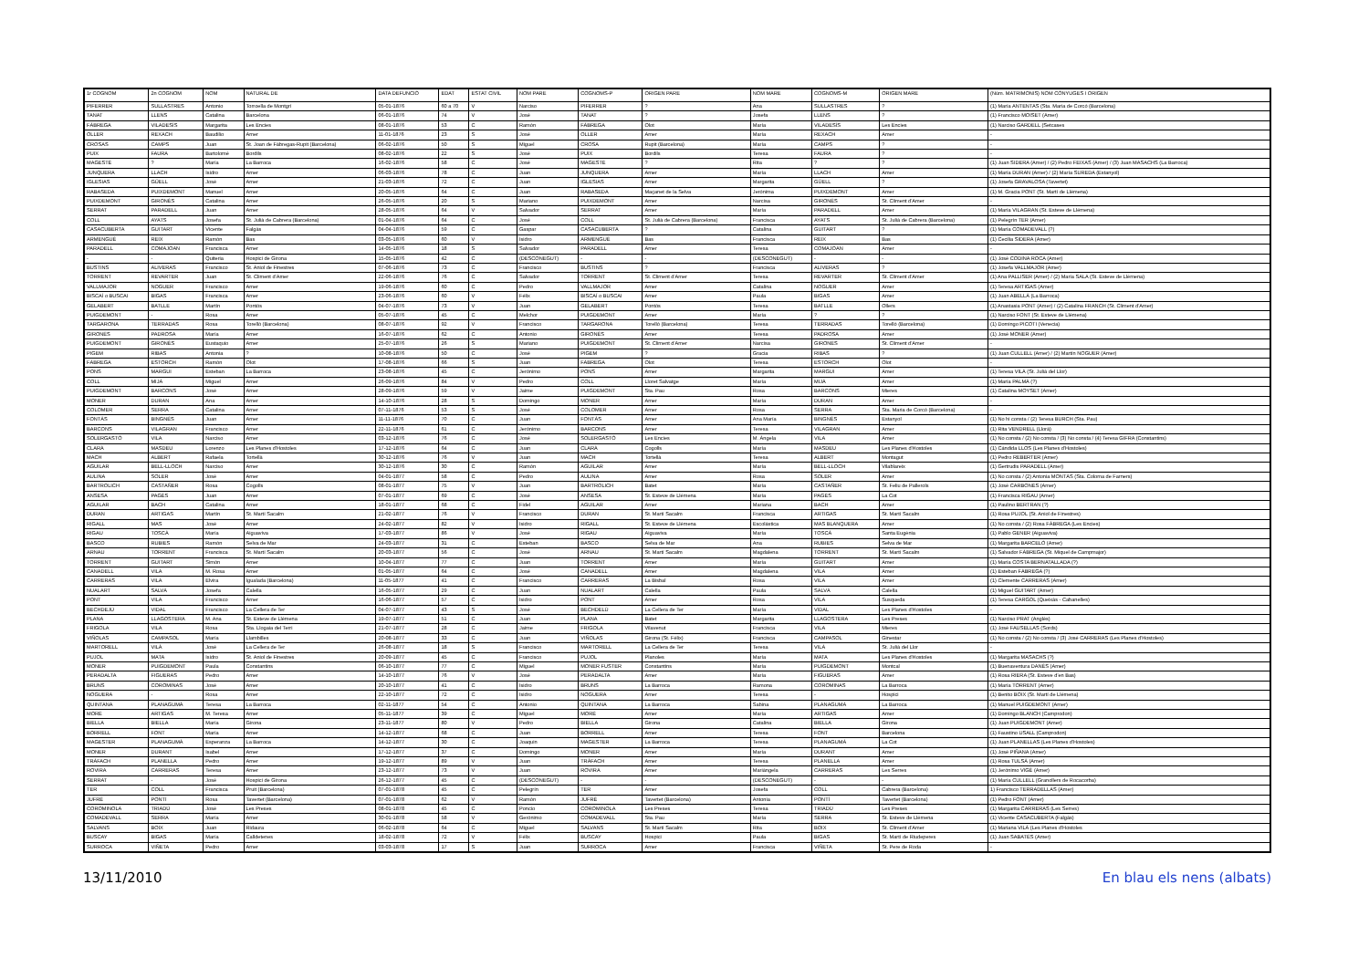| 1r COGNOM | 2n COGNOM | NOM | NATURAL DE | DATA DEFUNCIÓ | EDAT | ESTAT CIVIL | NOM PARE | COGNOMS-P | ORIGEN PARE | NOM MARE | COGNOMS-M | ORIGEN MARE | (Núm. MATRIMONIS) NOM CÒNYUGES I ORIGEN |
| --- | --- | --- | --- | --- | --- | --- | --- | --- | --- | --- | --- | --- | --- |
| PIFERRER | SULLASTRES | Antonio | Torroella de Montgrí | 05-01-1876 | 60 a 70 | V | Narciso | PIFERRER | ? | Ana | SULLASTRES | ? | (1) María ANTENTAS (Sta. Maria de Corcó (Barcelona) |
| TANAT | LLENS | Catalina | Barcelona | 06-01-1876 | 74 | V | José | TANAT | ? | Josefa | LLENS | ? | (1) Francisco MOISET (Amer) |
| FÀBREGA | VILADESÍS | Margarita | Les Encies | 08-01-1876 | 53 | C | Ramón | FÀBREGA | Olot | María | VILADESÍS | Les Encies | (1) Narciso GARDELL (Setcases |
| OLLER | REXACH | Baudilio | Amer | 11-01-1876 | 23 | S | José | OLLER | Amer | María | REXACH | Amer | - |
| CROSAS | CAMPS | Juan | St. Joan de Fàbregas-Rupit (Barcelona) | 06-02-1876 | 50 | S | Miguel | CROSA | Rupit (Barcelona) | María | CAMPS | ? | - |
| PUIX | FAURA | Bartolomé | Bordils | 08-02-1876 | 22 | S | José | PUIX | Bordils | Teresa | FAURA | ? | - |
| MAGESTÉ | ? | María | La Barroca | 16-02-1876 | 58 | C | José | MAGESTÉ | ? | Rita | ? | ? | (1) Juan SIDERA (Amer) / (2) Pedro FEIXAS (Amer) / (3) Juan MASACHS (La Barroca) |
| JUNQUERA | LLACH | Isidro | Amer | 06-03-1876 | 78 | C | Juan | JUNQUERA | Amer | María | LLACH | Amer | (1) María DURAN (Amer) / (2) María SUREDA (Estanyol) |
| IGLESIAS | GÜELL | José | Amer | 21-03-1876 | 72 | C | Juan | IGLESIAS | Amer | Margarita | GÜELL | ? | (1) Josefa GRAVALOSA (Tavertet) |
| RABASEDA | PUIXDEMONT | Manuel | Amer | 20-05-1876 | 64 | C | Juan | RABASEDA | Maçanet de la Selva | Jerónima | PUIXDEMONT | Amer | (1) M. Gracia PONT (St. Martí de Llémena) |
| PUIXDEMONT | GIRONÈS | Catalina | Amer | 26-05-1876 | 20 | S | Mariano | PUIXDEMONT | Amer | Narcisa | GIRONÈS | St. Climent d'Amer | - |
| SERRAT | PARADELL | Juan | Amer | 28-05-1876 | 64 | V | Salvador | SERRAT | Amer | María | PARADELL | Amer | (1) María VILAGRAN (St. Esteve de Llémena) |
| COLL | AYATS | Josefa | St. Julià de Cabrera (Barcelona) | 01-04-1876 | 64 | C | José | COLL | St. Julià de Cabrera (Barcelona) | Francisca | AYATS | St. Julià de Cabrera (Barcelona) | (1) Pelegrín TER (Amer) |
| CASACUBERTA | GUITART | Vicente | Falgàs | 04-04-1876 | 59 | C | Gaspar | CASACUBERTA | ? | Catalina | GUITART | ? | (1) María COMADEVALL (?) |
| ARMENGUÉ | REIX | Ramón | Bas | 03-05-1876 | 60 | V | Isidro | ARMENGUÉ | Bas | Francisca | REIX | Bas | (1) Cecilia SIDERA (Amer) |
| PARADELL | COMAJOAN | Francisca | Amer | 14-05-1876 | 18 | S | Salvador | PARADELL | Amer | Teresa | COMAJOAN | Amer | - |
| - | - | Quiteria | Hospici de Girona | 15-05-1876 | 42 | C | (DESCONEGUT) | - | - | (DESCONEGUT) | - | - | (1) José CODINA ROCA (Amer) |
| BUSTINS | ALIVERAS | Francisco | St. Aniol de Finestres | 07-06-1876 | 73 | C | Francisco | BUSTINS | ? | Francisca | ALIVERAS | ? | (1) Josefa VALLMAJOR (Amer) |
| TORRENT | REVARTER | Juan | St. Climent d'Amer | 22-06-1876 | 76 | C | Salvador | TORRENT | St. Climent d'Amer | Teresa | REVARTER | St. Climent d'Amer | (1) Ana PALLISER (Amer) / (2) María SALA (St. Esteve de Llémena) |
| VALLMAJOR | NOGUER | Francisco | Amer | 19-06-1876 | 60 | C | Pedro | VALLMAJOR | Amer | Catalina | NOGUER | Amer | (1) Teresa ARTIGAS (Amer) |
| BISCAÍ o BUSCAI | BIGAS | Francisca | Amer | 23-06-1876 | 60 | V | Félix | BISCAÍ o BUSCAI | Amer | Paula | BIGAS | Amer | (1) Juan ABELLÀ (La Barroca) |
| GELABERT | BATLLE | Martín | Pontós | 04-07-1876 | 73 | V | Juan | GELABERT | Pontós | Teresa | BATLLE | Ollers | (1) Anastasia PONT (Amer) / (2) Catalina FRANCH (St. Climent d'Amer) |
| PUIGDEMONT | - | Rosa | Amer | 05-07-1876 | 45 | C | Melchor | PUIGDEMONT | Amer | María | ? | ? | (1) Narciso FONT (St. Esteve de Llémena) |
| TARGARONA | TERRADAS | Rosa | Torelló (Barcelona) | 08-07-1876 | 92 | V | Francisco | TARGARONA | Torelló (Barcelona) | Teresa | TERRADAS | Torelló (Barcelona) | (1) Domingo PICOTI (Venecia) |
| GIRONÈS | PADROSA | María | Amer | 16-07-1876 | 62 | C | Antonio | GIRONÈS | Amer | Teresa | PADROSA | Amer | (1) José MONER (Amer) |
| PUIGDEMONT | GIRONÈS | Eustaquio | Amer | 25-07-1876 | 26 | S | Mariano | PUIGDEMONT | St. Climent d'Amer | Narcisa | GIRONÈS | St. Climent d'Amer | - |
| PIGEM | RIBAS | Antonia | ? | 10-08-1876 | 50 | C | José | PIGEM | ? | Gracia | RIBAS | ? | (1) Juan CULLELL (Amer) / (2) Martín NOGUER (Amer) |
| FÀBREGA | ESTORCH | Ramón | Olot | 17-08-1876 | 66 | S | Juan | FÀBREGA | Olot | Teresa | ESTORCH | Olot | - |
| PONS | MARGUI | Esteban | La Barroca | 23-08-1876 | 45 | C | Jerónimo | PONS | Amer | Margarita | MARGUI | Amer | (1) Teresa VILÀ (St. Julià del Llor) |
| COLL | MIJÀ | Miguel | Amer | 26-09-1876 | 84 | V | Pedro | COLL | Lloret Salvatge | María | MIJÀ | Amer | (1) María PALMÀ (?) |
| PUIGDEMONT | BARCONS | José | Amer | 28-09-1876 | 59 | V | Jaime | PUIGDEMONT | Sta. Pau | Rosa | BARCONS | Mieres | (1) Catalina MOYSET (Amer) |
| MONER | DURAN | Ana | Amer | 14-10-1876 | 28 | S | Domingo | MONER | Amer | María | DURAN | Amer | - |
| COLOMER | SERRA | Catalina | Amer | 07-11-1876 | 53 | S | José | COLOMER | Amer | Rosa | SERRA | Sta. Maria de Corcó (Barcelona) | - |
| FONTÀS | BINGNÉS | Juan | Amer | 11-11-1876 | 70 | C | Juan | FONTÀS | Amer | Ana María | BINGNÉS | Estanyol | (1) No hi consta / (2) Teresa BURCH (Sta. Pau) |
| BARCONS | VILAGRAN | Francisco | Amer | 22-11-1876 | 61 | C | Jerónimo | BARCONS | Amer | Teresa | VILAGRAN | Amer | (1) Rita VENDRELL (Llorà) |
| SOLERGASTÓ | VILA | Narciso | Amer | 03-12-1876 | 76 | C | José | SOLERGASTÓ | Les Encies | M. Ángela | VILA | Amer | (1) No consta / (2) No consta / (3) No consta / (4) Teresa GIFRA (Constantins) |
| CLARÀ | MASDEU | Lorenzo | Les Planes d'Hostoles | 17-12-1876 | 64 | C | Juan | CLARÀ | Cogolls | María | MASDEU | Les Planes d'Hostoles | (1) Cándida LLOS (Les Planes d'Hostoles) |
| MACH | ALBERT | Rafaela | Tortellà | 30-12-1876 | 76 | V | Juan | MACH | Tortellà | Teresa | ALBERT | Montagut | (1) Pedro REBERTER (Amer) |
| AGUILAR | BELL-LLOCH | Narciso | Amer | 30-12-1876 | 30 | C | Ramón | AGUILAR | Amer | María | BELL-LLOCH | Vilablareix | (1) Gertrudis PARADELL (Amer) |
| AULINA | SOLER | José | Amer | 04-01-1877 | 58 | C | Pedro | AULINA | Amer | Rosa | SOLER | Amer | (1) No consta / (2) Antonia MONTÀS (Sta. Coloma de Farners) |
| BARTROLICH | CASTAÑER | Rosa | Cogolls | 08-01-1877 | 75 | V | Juan | BARTROLICH | Batet | María | CASTAÑER | St. Feliu de Pallerols | (1) José CARBONÉS (Amer) |
| ANSESA | PAGÈS | Juan | Amer | 07-01-1877 | 69 | C | José | ANSESA | St. Esteve de Llémena | María | PAGÈS | La Cot | (1) Francisca RIGAU (Amer) |
| AGUILAR | BACH | Catalina | Amer | 18-01-1877 | 68 | C | Fidel | AGUILAR | Amer | Mariana | BACH | Amer | (1) Paulino BERTRAN (?) |
| DURAN | ARTIGAS | Martín | St. Martí Sacalm | 21-02-1877 | 76 | V | Francisco | DURAN | St. Martí Sacalm | Francisca | ARTIGAS | St. Martí Sacalm | (1) Rosa PUJOL (St. Aniol de Finestres) |
| RIGALL | MAS | José | Amer | 24-02-1877 | 82 | V | Isidro | RIGALL | St. Esteve de Llémena | Escolástica | MAS BLANQUERA | Amer | (1) No consta / (2) Rosa FÀBREGA (Les Encies) |
| RIGAU | TOSCÀ | María | Aiguaviva | 17-03-1877 | 86 | V | José | RIGAU | Aiguaviva | María | TOSCÀ | Santa Eugènia | (1) Pablo GENER (Aiguaviva) |
| BASCO | RUBIES | Ramón | Selva de Mar | 24-03-1877 | 31 | C | Esteban | BASCO | Selva de Mar | Ana | RUBIES | Selva de Mar | (1) Margarita BARCELÓ (Amer) |
| ARNAU | TORRENT | Francisca | St. Martí Sacalm | 20-03-1877 | 56 | C | José | ARNAU | St. Martí Sacalm | Magdalena | TORRENT | St. Martí Sacalm | (1) Salvador FÀBREGA (St. Miquel de Campmajor) |
| TORRENT | GUITART | Simón | Amer | 10-04-1877 | 77 | C | Juan | TORRENT | Amer | María | GUITART | Amer | (1) María COSTA BERNATALLADA (?) |
| CANADELL | VILA | M. Rosa | Amer | 01-05-1877 | 64 | C | José | CANADELL | Amer | Magdalena | VILA | Amer | (1) Esteban FÀBREGA (?) |
| CARRERAS | VILA | Elvira | Igualada (Barcelona) | 11-05-1877 | 41 | C | Francisco | CARRERAS | La Bisbal | Rosa | VILA | Amer | (1) Clemente CARRERAS (Amer) |
| NUALART | SALVÀ | Josefa | Calella | 16-05-1877 | 29 | C | Juan | NUALART | Calella | Paula | SALVÀ | Calella | (1) Miguel GUITART (Amer) |
| PONT | VILA | Francisco | Amer | 16-06-1877 | 57 | C | Isidro | PONT | Amer | Rosa | VILA | Susqueda | (1) Teresa CARGOL (Queixàs - Cabanelles) |
| BECHDEJÚ | VIDAL | Francisco | La Cellera de Ter | 04-07-1877 | 43 | S | José | BECHDELÚ | La Cellera de Ter | María | VIDAL | Les Planes d'Hostoles | - |
| PLANA | LLAGOSTERA | M. Ana | St. Esteve de Llémena | 19-07-1877 | 51 | C | Juan | PLANA | Batet | Margarita | LLAGOSTERA | Les Preses | (1) Narciso PRAT (Anglès) |
| FRIGOLA | VILA | Rosa | Sta. Llogaia del Terri | 21-07-1877 | 28 | C | Jaime | FRIGOLA | Vilavenut | Francisca | VILA | Mieres | (1) José FAUSELLAS (Sords) |
| VIÑOLAS | CAMPASOL | María | Llambilles | 20-08-1877 | 33 | C | Juan | VIÑOLAS | Girona (St. Fèlix) | Francisca | CAMPASOL | Ginestar | (1) No consta / (2) No consta / (3) José CARRERAS (Les Planes d'Hostoles) |
| MARTORELL | VILÀ | José | La Cellera de Ter | 26-08-1877 | 18 | S | Francisco | MARTORELL | La Cellera de Ter | Teresa | VILÀ | St. Julià del Llor | - |
| PUJOL | MATA | Isidro | St. Aniol de Finestres | 20-09-1877 | 45 | C | Francisco | PUJOL | Planoles | María | MATA | Les Planes d'Hostoles | (1) Margarita MASACHS (?) |
| MONER | PUIGDEMONT | Paula | Constantins | 06-10-1877 | 77 | C | Miguel | MONER FUSTER | Constantins | María | PUIGDEMONT | Montcal | (1) Buenaventura DANÉS (Amer) |
| PERADALTA | FIGUERAS | Pedro | Amer | 14-10-1877 | 76 | V | José | PERADALTA | Amer | María | FIGUERAS | Amer | (1) Rosa RIERA (St. Esteve d'en Bas) |
| BRUNS | COROMINAS | José | Amer | 20-10-1877 | 41 | C | Isidro | BRUNS | La Barroca | Ramona | COROMINAS | La Barroca | (1) María TORRENT (Amer) |
| NOGUERA | - | Rosa | Amer | 22-10-1877 | 72 | C | Isidro | NOGUERA | Amer | Teresa | - | Hospici | (1) Benito BOIX (St. Martí de Llémena) |
| QUINTANA | PLANAGUMÀ | Teresa | La Barroca | 02-11-1877 | 54 | C | Antonio | QUINTANA | La Barroca | Sabina | PLANAGUMÀ | La Barroca | (1) Manuel PUIGDEMONT (Amer) |
| MORÉ | ARTIGAS | M. Teresa | Amer | 05-11-1877 | 39 | C | Miguel | MORÉ | Amer | María | ARTIGAS | Amer | (1) Domingo BLANCH (Camprodon) |
| BIELLA | BIELLA | María | Girona | 23-11-1877 | 80 | V | Pedro | BIELLA | Girona | Catalina | BIELLA | Girona | (1) Juan PUIGDEMONT (Amer) |
| BORRELL | FONT | María | Amer | 14-12-1877 | 68 | C | Juan | BORRELL | Amer | Teresa | FONT | Barcelona | (1) Faustino USALL (Camprodon) |
| MAGESTER | PLANAGUMÀ | Esperanza | La Barroca | 14-12-1877 | 30 | C | Joaquin | MAGESTER | La Barroca | Teresa | PLANAGUMÀ | La Cot | (1) Juan PLANELLAS (Les Planes d'Hostoles) |
| MONER | DURANT | Isabel | Amer | 17-12-1877 | 37 | C | Domingo | MONER | Amer | María | DURANT | Amer | (1) José PIÑANA (Amer) |
| TRÀFACH | PLANELLA | Pedro | Amer | 19-12-1877 | 89 | V | Juan | TRÀFACH | Amer | Teresa | PLANELLA | Amer | (1) Rosa TULSÀ (Amer) |
| ROVIRA | CARRERAS | Teresa | Amer | 23-12-1877 | 73 | V | Juan | ROVIRA | Amer | Mariàngela | CARRERAS | Les Serres | (1) Jerónimo VIGÉ (Amer) |
| SERRAT | - | José | Hospici de Girona | 26-12-1877 | 45 | C | (DESCONEGUT) | - | - | (DESCONEGUT) | - | - | (1) María CULLELL (Granollers de Rocacorba) |
| TER | COLL | Francisca | Pruit (Barcelona) | 07-01-1878 | 45 | C | Pelegrín | TER | Amer | Josefa | COLL | Cabrera (Barcelona) | 1) Francisco TERRADELLAS (Amer) |
| JUFRÉ | PONTÍ | Rosa | Tavertet (Barcelona) | 07-01-1878 | 62 | V | Ramón | JUFRÉ | Tavertet (Barcelona) | Antonia | PONTÍ | Tavertet (Barcelona) | (1) Pedro FONT (Amer) |
| COROMINOLA | TRIADÚ | José | Les Preses | 08-01-1878 | 45 | C | Poncio | COROMINOLA | Les Preses | Teresa | TRIADÚ | Les Preses | (1) Margarita CARRERAS (Les Serres) |
| COMADEVALL | SERRA | María | Amer | 30-01-1878 | 58 | V | Gerónimo | COMADEVALL | Sta. Pau | María | SERRA | St. Esteve de Llémena | (1) Vicente CASACUBERTA (Falgàs) |
| SALVANS | BOIX | Juan | Ridaura | 06-02-1878 | 64 | C | Miguel | SALVANS | St. Martí Sacalm | Rita | BOIX | St. Climent d'Amer | (1) Mariana VILÀ (Les Planes d'Hostoles |
| BUSCAY | BIGAS | María | Calldetenes | 18-02-1878 | 72 | V | Félix | BUSCAY | Hospici | Paula | BIGAS | St. Martí de Riudeperes | (1) Juan SABATÉS (Amer) |
| SURROCA | VIÑETA | Pedro | Amer | 03-03-1878 | 17 | S | Juan | SURROCA | Amer | Francisca | VIÑETA | St. Pere de Roda | - |
13/11/2010 En blau els nens (albats)